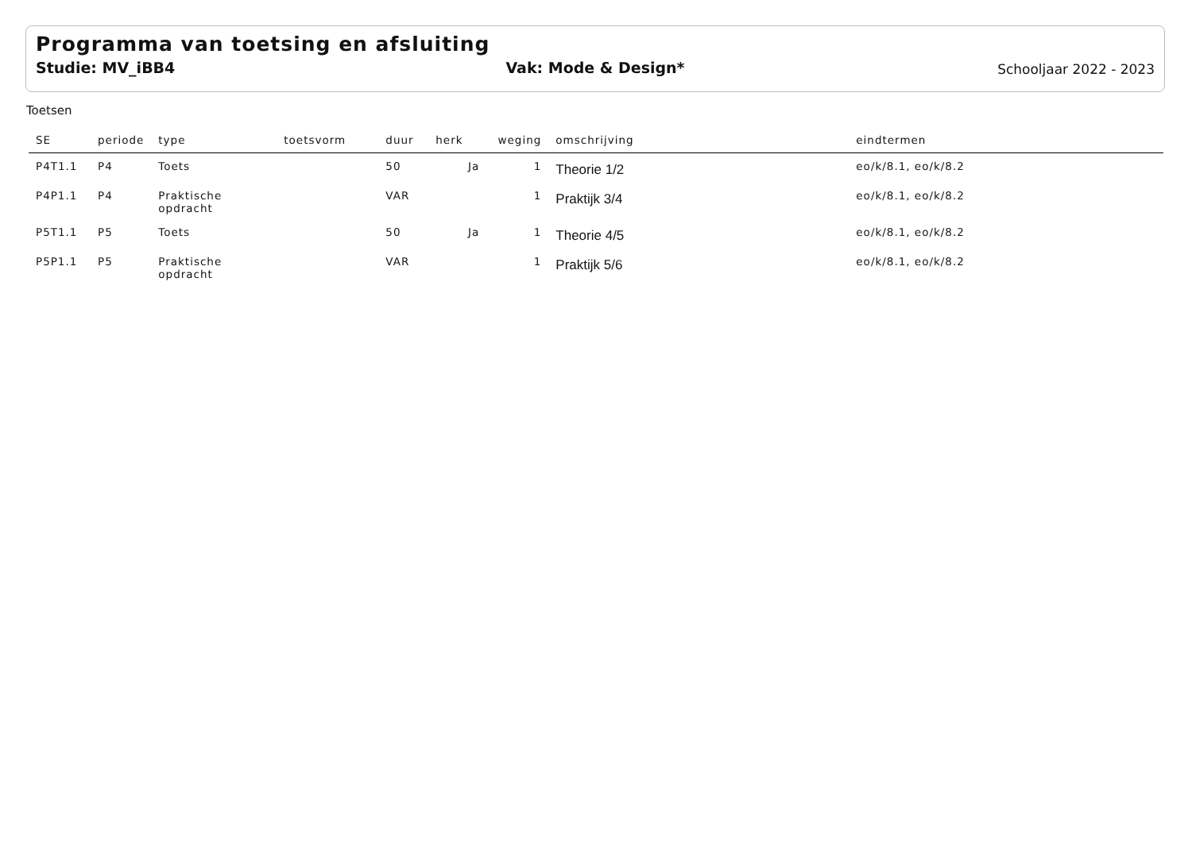Programma van toetsing en afsluiting
Studie: MV_iBB4 Vak: Mode & Design*
Schooljaar 2022 - 2023
Toetsen
| SE | periode | type | toetsvorm | duur | herk | weging | omschrijving | eindtermen |
| --- | --- | --- | --- | --- | --- | --- | --- | --- |
| P4T1.1 | P4 | Toets | | 50 | Ja | 1 | Theorie 1/2 | eo/k/8.1, eo/k/8.2 |
| P4P1.1 | P4 | Praktische opdracht | | VAR | | 1 | Praktijk 3/4 | eo/k/8.1, eo/k/8.2 |
| P5T1.1 | P5 | Toets | | 50 | Ja | 1 | Theorie 4/5 | eo/k/8.1, eo/k/8.2 |
| P5P1.1 | P5 | Praktische opdracht | | VAR | | 1 | Praktijk 5/6 | eo/k/8.1, eo/k/8.2 |